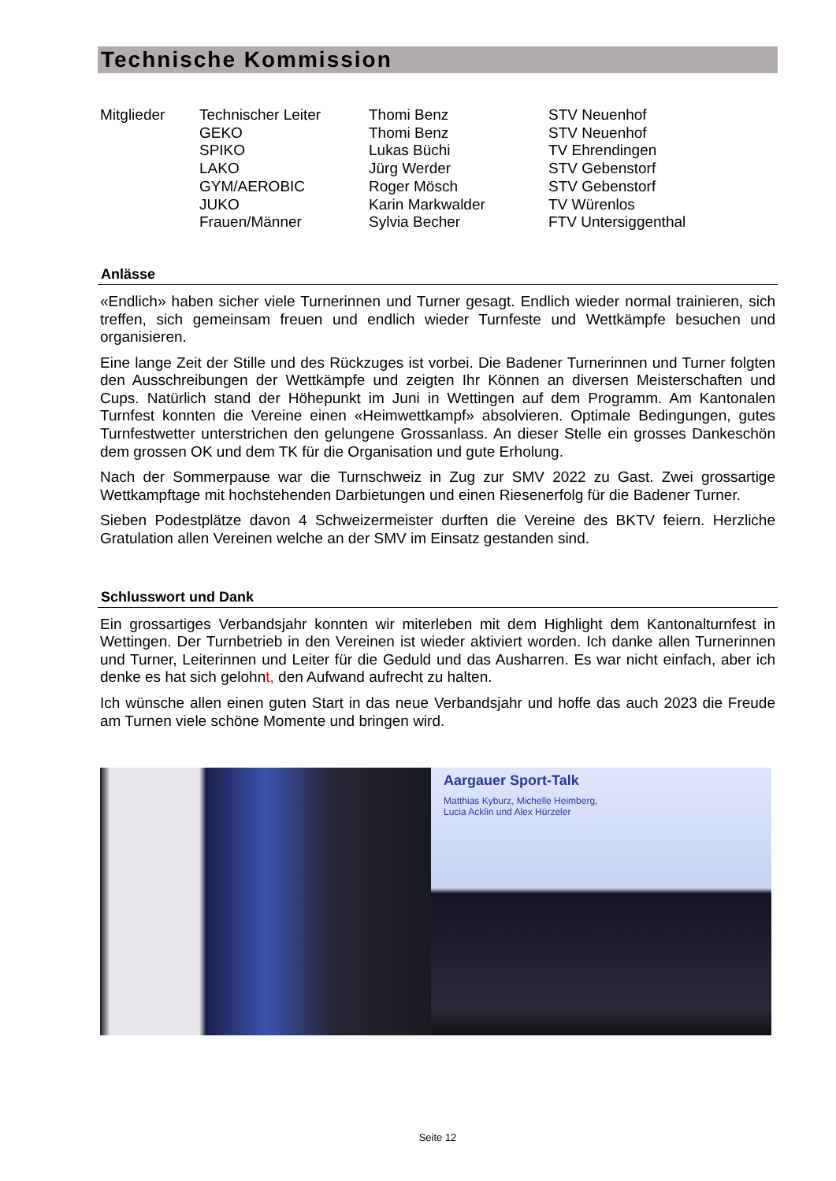Technische Kommission
| Mitglieder | Technischer Leiter | Thomi Benz | STV Neuenhof |
| | GEKO | Thomi Benz | STV Neuenhof |
| | SPIKO | Lukas Büchi | TV Ehrendingen |
| | LAKO | Jürg Werder | STV Gebenstorf |
| | GYM/AEROBIC | Roger Mösch | STV Gebenstorf |
| | JUKO | Karin Markwalder | TV Würenlos |
| | Frauen/Männer | Sylvia Becher | FTV Untersiggenthal |
Anlässe
«Endlich» haben sicher viele Turnerinnen und Turner gesagt. Endlich wieder normal trainieren, sich treffen, sich gemeinsam freuen und endlich wieder Turnfeste und Wettkämpfe besuchen und organisieren.
Eine lange Zeit der Stille und des Rückzuges ist vorbei. Die Badener Turnerinnen und Turner folgten den Ausschreibungen der Wettkämpfe und zeigten Ihr Können an diversen Meisterschaften und Cups. Natürlich stand der Höhepunkt im Juni in Wettingen auf dem Programm. Am Kantonalen Turnfest konnten die Vereine einen «Heimwettkampf» absolvieren. Optimale Bedingungen, gutes Turnfestwetter unterstrichen den gelungene Grossanlass. An dieser Stelle ein grosses Dankeschön dem grossen OK und dem TK für die Organisation und gute Erholung.
Nach der Sommerpause war die Turnschweiz in Zug zur SMV 2022 zu Gast. Zwei grossartige Wettkampftage mit hochstehenden Darbietungen und einen Riesenerfolg für die Badener Turner.
Sieben Podestplätze davon 4 Schweizermeister durften die Vereine des BKTV feiern. Herzliche Gratulation allen Vereinen welche an der SMV im Einsatz gestanden sind.
Schlusswort und Dank
Ein grossartiges Verbandsjahr konnten wir miterleben mit dem Highlight dem Kantonalturnfest in Wettingen. Der Turnbetrieb in den Vereinen ist wieder aktiviert worden. Ich danke allen Turnerinnen und Turner, Leiterinnen und Leiter für die Geduld und das Ausharren. Es war nicht einfach, aber ich denke es hat sich gelohnt, den Aufwand aufrecht zu halten.
Ich wünsche allen einen guten Start in das neue Verbandsjahr und hoffe das auch 2023 die Freude am Turnen viele schöne Momente und bringen wird.
Aargauer Sport-Talk
Matthias Kyburz, Michelle Heimberg,
Lucia Acklin und Alex Hürzeler
Seite 12